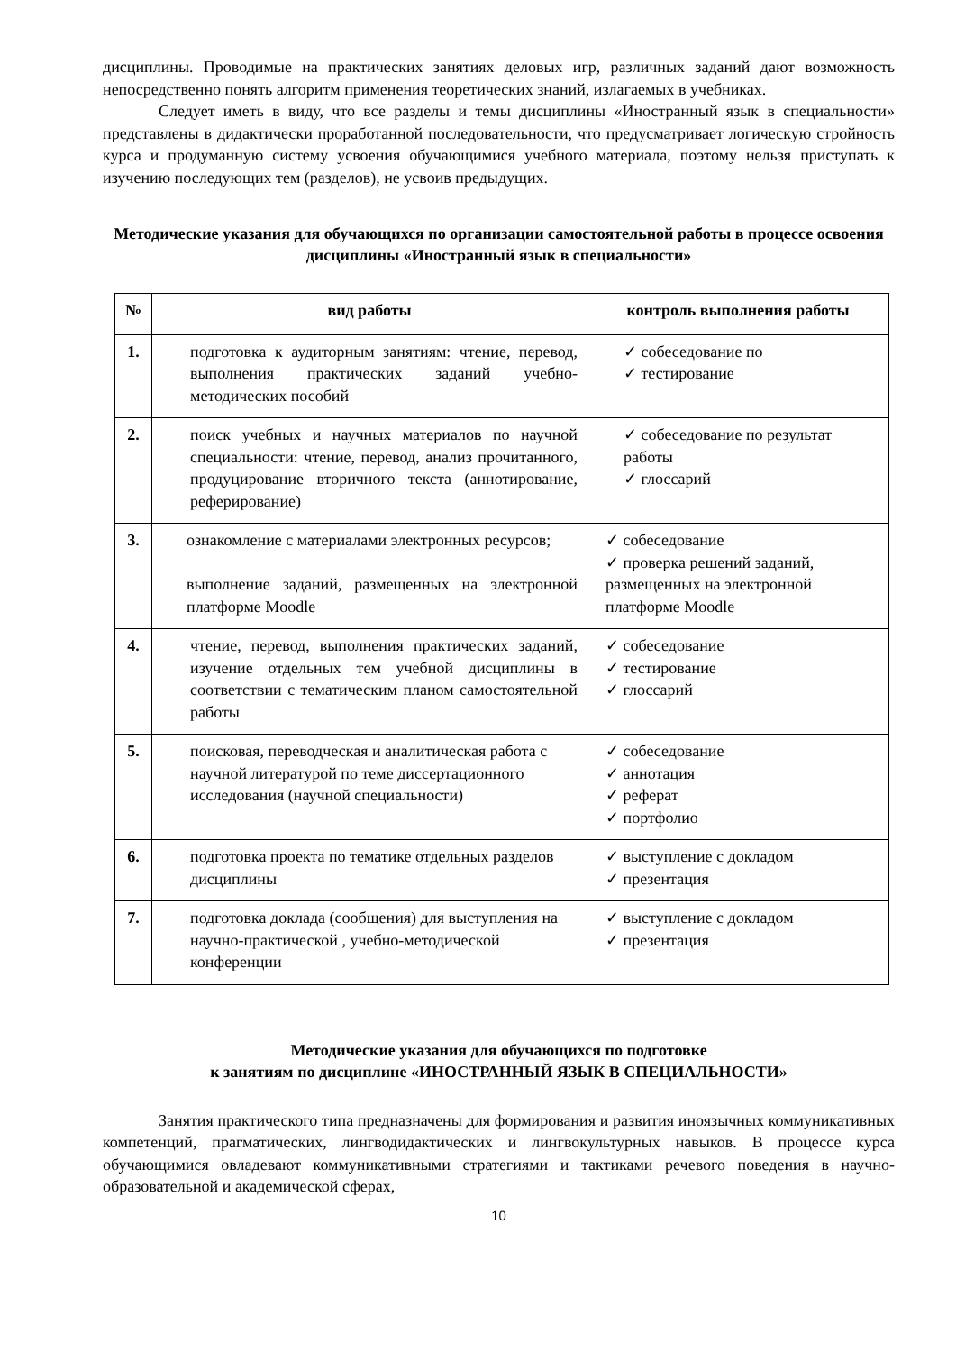дисциплины. Проводимые на практических занятиях деловых игр, различных заданий дают возможность непосредственно понять алгоритм применения теоретических знаний, излагаемых в учебниках.
Следует иметь в виду, что все разделы и темы дисциплины «Иностранный язык в специальности» представлены в дидактически проработанной последовательности, что предусматривает логическую стройность курса и продуманную систему усвоения обучающимися учебного материала, поэтому нельзя приступать к изучению последующих тем (разделов), не усвоив предыдущих.
Методические указания для обучающихся по организации самостоятельной работы в процессе освоения дисциплины «Иностранный язык в специальности»
| № | вид работы | контроль выполнения работы |
| --- | --- | --- |
| 1. | подготовка к аудиторным занятиям: чтение, перевод, выполнения практических заданий учебно-методических пособий | ✓ собеседование по ✓ тестирование |
| 2. | поиск учебных и научных материалов по научной специальности: чтение, перевод, анализ прочитанного, продуцирование вторичного текста (аннотирование, реферирование) | ✓ собеседование по результат работы ✓ глоссарий |
| 3. | ознакомление с материалами электронных ресурсов; выполнение заданий, размещенных на электронной платформе Moodle | ✓ собеседование ✓ проверка решений заданий, размещенных на электронной платформе Moodle |
| 4. | чтение, перевод, выполнения практических заданий, изучение отдельных тем учебной дисциплины в соответствии с тематическим планом самостоятельной работы | ✓ собеседование ✓ тестирование ✓ глоссарий |
| 5. | поисковая, переводческая и аналитическая работа с научной литературой по теме диссертационного исследования (научной специальности) | ✓ собеседование ✓ аннотация ✓ реферат ✓ портфолио |
| 6. | подготовка проекта по тематике отдельных разделов дисциплины | ✓ выступление с докладом ✓ презентация |
| 7. | подготовка доклада (сообщения) для выступления на научно-практической , учебно-методической конференции | ✓ выступление с докладом ✓ презентация |
Методические указания для обучающихся по подготовке
к занятиям по дисциплине «ИНОСТРАННЫЙ ЯЗЫК В СПЕЦИАЛЬНОСТИ»
Занятия практического типа предназначены для формирования и развития иноязычных коммуникативных компетенций, прагматических, лингводидактических и лингвокультурных навыков. В процессе курса обучающимися овладевают коммуникативными стратегиями и тактиками речевого поведения в научно-образовательной и академической сферах,
10